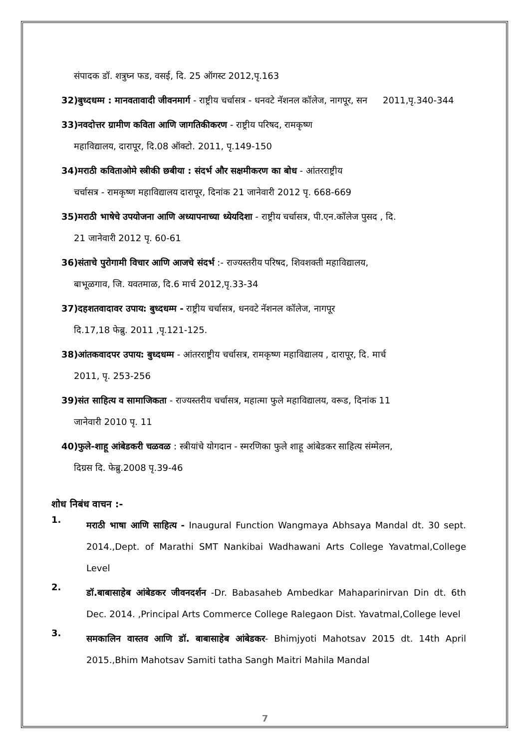संपादक डॉ. शत्रुघ्न फड, वसई, दि. 25 ऑगस्ट 2012,पृ.163
32)बुध्दधम्म : मानवतावादी जीवनमार्ग - राष्ट्रीय चर्चासत्र - धनवटे नॅशनल कॉलेज, नागपूर, सन 2011,पृ.340-344
33)नवदोत्तर ग्रामीण कविता आणि जागतिकीकरण - राष्ट्रीय परिषद, रामकृष्ण
महाविद्यालय, दारापूर, दि.08 ऑक्टो. 2011, पृ.149-150
34)मराठी कविताओमे स्त्रीकी छबीया : संदर्भ और सक्षमीकरण का बोध - आंतरराष्ट्रीय
चर्चासत्र - रामकृष्ण महाविद्यालय दारापूर, दिनांक 21 जानेवारी 2012 पृ. 668-669
35)मराठी भाषेचे उपयोजना आणि अध्यापनाच्या ध्येयदिशा - राष्ट्रीय चर्चासत्र, पी.एन.कॉलेज पुसद , दि.
21 जानेवारी 2012 पृ. 60-61
36)संताचे पुरोगामी विचार आणि आजचे संदर्भ :- राज्यस्तरीय परिषद, शिवशक्ती महाविद्यालय,
बाभूळगाव, जि. यवतमाळ, दि.6 मार्च 2012,पृ.33-34
37)दहशतवादावर उपाय: बुध्दधम्म - राष्ट्रीय चर्चासत्र, धनवटे नॅशनल कॉलेज, नागपूर
दि.17,18 फेब्रु. 2011 ,पृ.121-125.
38)आंतकवादपर उपाय: बुध्दधम्म - आंतरराष्ट्रीय चर्चासत्र, रामकृष्ण महाविद्यालय , दारापूर, दि. मार्च
2011, पृ. 253-256
39)संत साहित्य व सामाजिकता - राज्यस्तरीय चर्चासत्र, महात्मा फुले महाविद्यालय, वरूड, दिनांक 11
जानेवारी 2010 पृ. 11
40)फुले-शाहू आंबेडकरी चळवळ : स्त्रीयांचे योगदान - स्मरणिका फुले शाहू आंबेडकर साहित्य संम्मेलन,
दिग्रस दि. फेब्रु.2008 पृ.39-46
शोध निबंध वाचन :-
1.
मराठी भाषा आणि साहित्य - Inaugural Function Wangmaya Abhsaya Mandal dt. 30 sept. 2014.,Dept. of Marathi SMT Nankibai Wadhawani Arts College Yavatmal,College Level
2.
डॉ.बाबासाहेब आंबेडकर जीवनदर्शन -Dr. Babasaheb Ambedkar Mahaparinirvan Din dt. 6th Dec. 2014. ,Principal Arts Commerce College Ralegaon Dist. Yavatmal,College level
3.
समकालिन वास्तव आणि डॉ. बाबासाहेब आंबेडकर- Bhimjyoti Mahotsav 2015 dt. 14th April 2015.,Bhim Mahotsav Samiti tatha Sangh Maitri Mahila Mandal
7